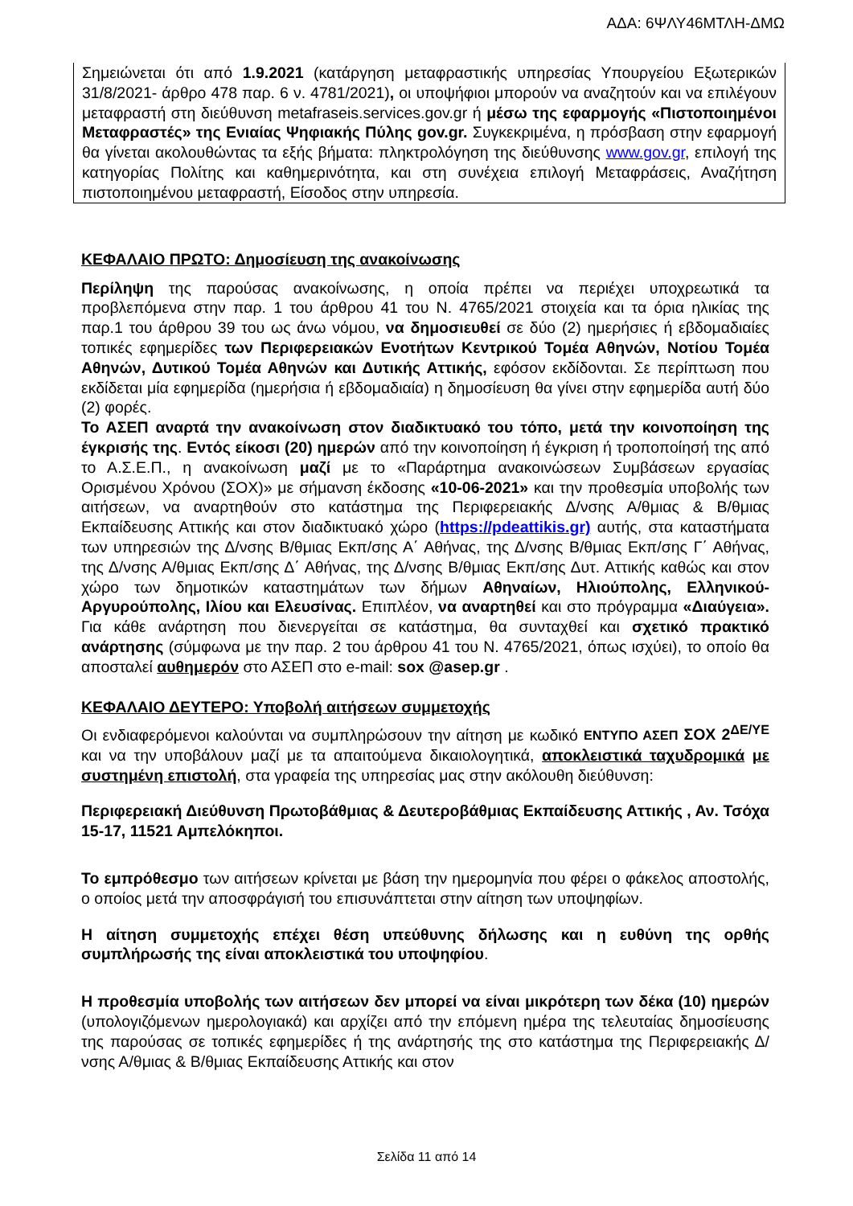ΑΔΑ: 6ΨΛΥ46ΜΤΛΗ-ΔΜΩ
Σημειώνεται ότι από 1.9.2021 (κατάργηση μεταφραστικής υπηρεσίας Υπουργείου Εξωτερικών 31/8/2021- άρθρο 478 παρ. 6 ν. 4781/2021), οι υποψήφιοι μπορούν να αναζητούν και να επιλέγουν μεταφραστή στη διεύθυνση metafraseis.services.gov.gr ή μέσω της εφαρμογής «Πιστοποιημένοι Μεταφραστές» της Ενιαίας Ψηφιακής Πύλης gov.gr. Συγκεκριμένα, η πρόσβαση στην εφαρμογή θα γίνεται ακολουθώντας τα εξής βήματα: πληκτρολόγηση της διεύθυνσης www.gov.gr, επιλογή της κατηγορίας Πολίτης και καθημερινότητα, και στη συνέχεια επιλογή Μεταφράσεις, Αναζήτηση πιστοποιημένου μεταφραστή, Είσοδος στην υπηρεσία.
ΚΕΦΑΛΑΙΟ ΠΡΩΤΟ: Δημοσίευση της ανακοίνωσης
Περίληψη της παρούσας ανακοίνωσης, η οποία πρέπει να περιέχει υποχρεωτικά τα προβλεπόμενα στην παρ. 1 του άρθρου 41 του Ν. 4765/2021 στοιχεία και τα όρια ηλικίας της παρ.1 του άρθρου 39 του ως άνω νόμου, να δημοσιευθεί σε δύο (2) ημερήσιες ή εβδομαδιαίες τοπικές εφημερίδες των Περιφερειακών Ενοτήτων Κεντρικού Τομέα Αθηνών, Νοτίου Τομέα Αθηνών, Δυτικού Τομέα Αθηνών και Δυτικής Αττικής, εφόσον εκδίδονται. Σε περίπτωση που εκδίδεται μία εφημερίδα (ημερήσια ή εβδομαδιαία) η δημοσίευση θα γίνει στην εφημερίδα αυτή δύο (2) φορές.
Το ΑΣΕΠ αναρτά την ανακοίνωση στον διαδικτυακό του τόπο, μετά την κοινοποίηση της έγκρισής της. Εντός είκοσι (20) ημερών από την κοινοποίηση ή έγκριση ή τροποποίησή της από το Α.Σ.Ε.Π., η ανακοίνωση μαζί με το «Παράρτημα ανακοινώσεων Συμβάσεων εργασίας Ορισμένου Χρόνου (ΣΟΧ)» με σήμανση έκδοσης «10-06-2021» και την προθεσμία υποβολής των αιτήσεων, να αναρτηθούν στο κατάστημα της Περιφερειακής Δ/νσης Α/θμιας & Β/θμιας Εκπαίδευσης Αττικής και στον διαδικτυακό χώρο (https://pdeattikis.gr) αυτής, στα καταστήματα των υπηρεσιών της Δ/νσης Β/θμιας Εκπ/σης Α΄ Αθήνας, της Δ/νσης Β/θμιας Εκπ/σης Γ΄ Αθήνας, της Δ/νσης Α/θμιας Εκπ/σης Δ΄ Αθήνας, της Δ/νσης Β/θμιας Εκπ/σης Δυτ. Αττικής καθώς και στον χώρο των δημοτικών καταστημάτων των δήμων Αθηναίων, Ηλιούπολης, Ελληνικού-Αργυρούπολης, Ιλίου και Ελευσίνας. Επιπλέον, να αναρτηθεί και στο πρόγραμμα «Διαύγεια». Για κάθε ανάρτηση που διενεργείται σε κατάστημα, θα συνταχθεί και σχετικό πρακτικό ανάρτησης (σύμφωνα με την παρ. 2 του άρθρου 41 του Ν. 4765/2021, όπως ισχύει), το οποίο θα αποσταλεί αυθημερόν στο ΑΣΕΠ στο e-mail: sox @asep.gr .
ΚΕΦΑΛΑΙΟ ΔΕΥΤΕΡΟ: Υποβολή αιτήσεων συμμετοχής
Οι ενδιαφερόμενοι καλούνται να συμπληρώσουν την αίτηση με κωδικό ΕΝΤΥΠΟ ΑΣΕΠ ΣΟΧ 2<sup>ΔΕ/ΥΕ</sup> και να την υποβάλουν μαζί με τα απαιτούμενα δικαιολογητικά, αποκλειστικά ταχυδρομικά με συστημένη επιστολή, στα γραφεία της υπηρεσίας μας στην ακόλουθη διεύθυνση:
Περιφερειακή Διεύθυνση Πρωτοβάθμιας & Δευτεροβάθμιας Εκπαίδευσης Αττικής , Αν. Τσόχα 15-17, 11521 Αμπελόκηποι.
Το εμπρόθεσμο των αιτήσεων κρίνεται με βάση την ημερομηνία που φέρει ο φάκελος αποστολής, ο οποίος μετά την αποσφράγισή του επισυνάπτεται στην αίτηση των υποψηφίων.
Η αίτηση συμμετοχής επέχει θέση υπεύθυνης δήλωσης και η ευθύνη της ορθής συμπλήρωσής της είναι αποκλειστικά του υποψηφίου.
Η προθεσμία υποβολής των αιτήσεων δεν μπορεί να είναι μικρότερη των δέκα (10) ημερών (υπολογιζόμενων ημερολογιακά) και αρχίζει από την επόμενη ημέρα της τελευταίας δημοσίευσης της παρούσας σε τοπικές εφημερίδες ή της ανάρτησής της στο κατάστημα της Περιφερειακής Δ/νσης Α/θμιας & Β/θμιας Εκπαίδευσης Αττικής και στον
Σελίδα 11 από 14